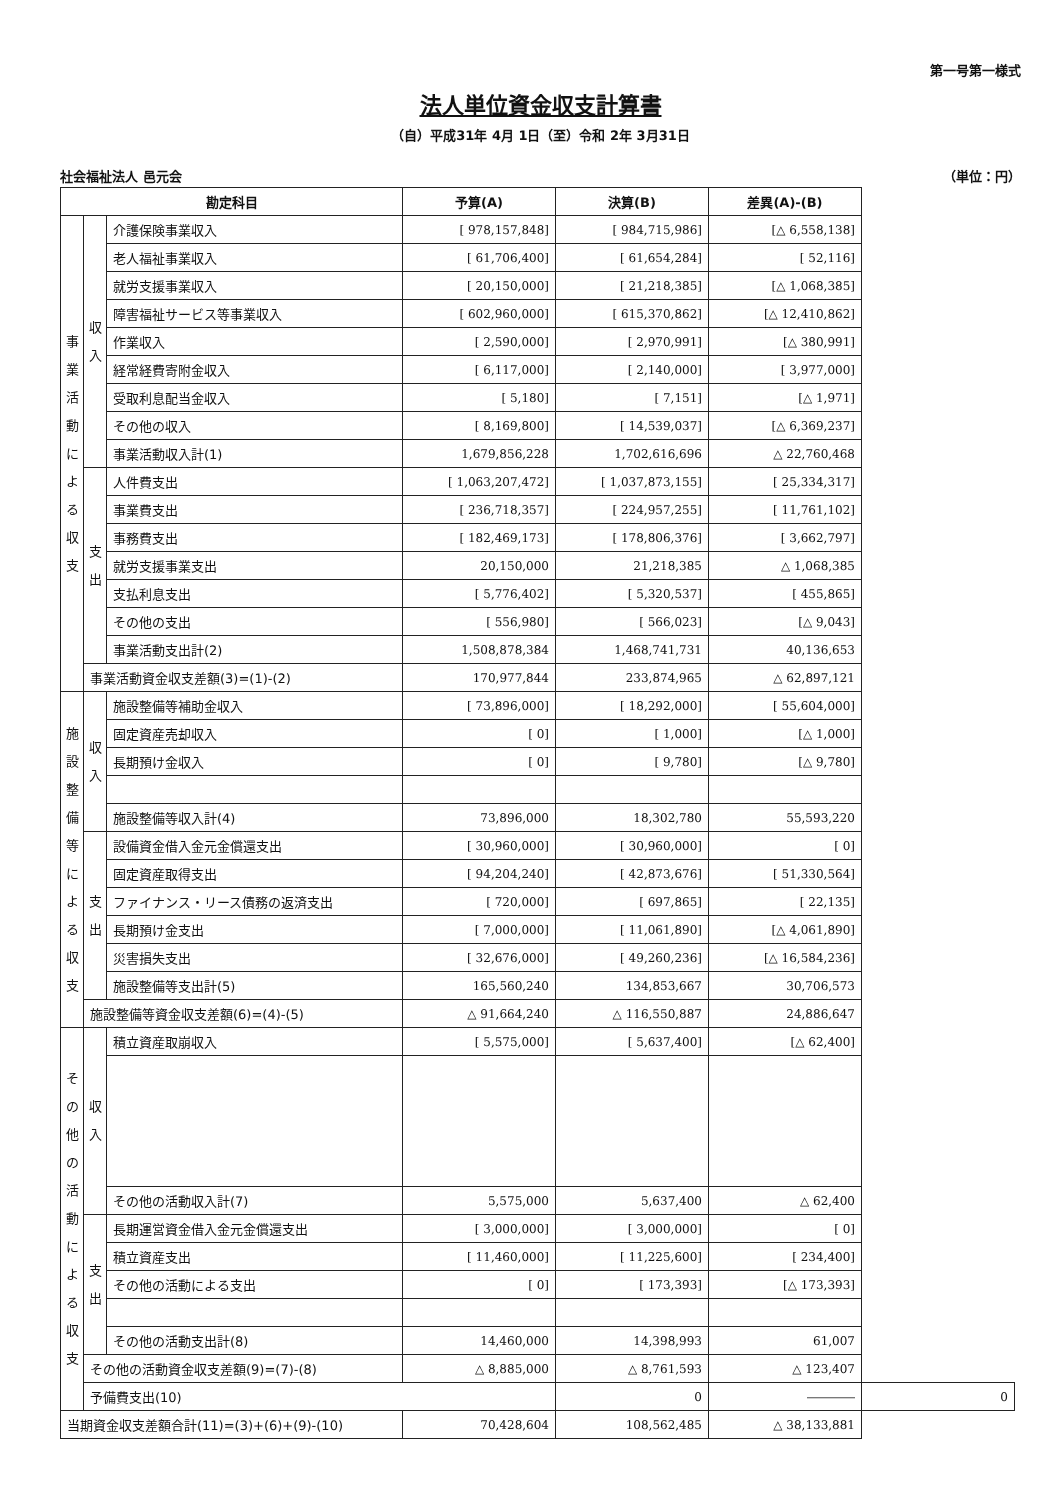第一号第一様式
法人単位資金収支計算書
（自）平成31年 4月 1日（至）令和 2年 3月31日
社会福祉法人 邑元会 （単位：円）
| 勘定科目 | | | 予算(A) | 決算(B) | 差異(A)-(B) | |
| --- | --- | --- | --- | --- | --- | --- |
| 事 業 活 動 に よ る 収 支 | 収 入 | 介護保険事業収入 | [ 978,157,848] | [ 984,715,986] | [△ 6,558,138] | |
| | | 老人福祉事業収入 | [ 61,706,400] | [ 61,654,284] | [ 52,116] | |
| | | 就労支援事業収入 | [ 20,150,000] | [ 21,218,385] | [△ 1,068,385] | |
| | | 障害福祉サービス等事業収入 | [ 602,960,000] | [ 615,370,862] | [△ 12,410,862] | |
| | | 作業収入 | [ 2,590,000] | [ 2,970,991] | [△ 380,991] | |
| | | 経常経費寄附金収入 | [ 6,117,000] | [ 2,140,000] | [ 3,977,000] | |
| | | 受取利息配当金収入 | [ 5,180] | [ 7,151] | [△ 1,971] | |
| | | その他の収入 | [ 8,169,800] | [ 14,539,037] | [△ 6,369,237] | |
| | | 事業活動収入計(1) | 1,679,856,228 | 1,702,616,696 | △ 22,760,468 | |
| | 支 出 | 人件費支出 | [ 1,063,207,472] | [ 1,037,873,155] | [ 25,334,317] | |
| | | 事業費支出 | [ 236,718,357] | [ 224,957,255] | [ 11,761,102] | |
| | | 事務費支出 | [ 182,469,173] | [ 178,806,376] | [ 3,662,797] | |
| | | 就労支援事業支出 | 20,150,000 | 21,218,385 | △ 1,068,385 | |
| | | 支払利息支出 | [ 5,776,402] | [ 5,320,537] | [ 455,865] | |
| | | その他の支出 | [ 556,980] | [ 566,023] | [△ 9,043] | |
| | | 事業活動支出計(2) | 1,508,878,384 | 1,468,741,731 | 40,136,653 | |
| | 事業活動資金収支差額(3)=(1)-(2) | | 170,977,844 | 233,874,965 | △ 62,897,121 | |
| 施 設 整 備 等 に よ る 収 支 | 収 入 | 施設整備等補助金収入 | [ 73,896,000] | [ 18,292,000] | [ 55,604,000] | |
| | | 固定資産売却収入 | [ 0] | [ 1,000] | [△ 1,000] | |
| | | 長期預け金収入 | [ 0] | [ 9,780] | [△ 9,780] | |
| | | 施設整備等収入計(4) | 73,896,000 | 18,302,780 | 55,593,220 | |
| | 支 出 | 設備資金借入金元金償還支出 | [ 30,960,000] | [ 30,960,000] | [ 0] | |
| | | 固定資産取得支出 | [ 94,204,240] | [ 42,873,676] | [ 51,330,564] | |
| | | ファイナンス・リース債務の返済支出 | [ 720,000] | [ 697,865] | [ 22,135] | |
| | | 長期預け金支出 | [ 7,000,000] | [ 11,061,890] | [△ 4,061,890] | |
| | | 災害損失支出 | [ 32,676,000] | [ 49,260,236] | [△ 16,584,236] | |
| | | 施設整備等支出計(5) | 165,560,240 | 134,853,667 | 30,706,573 | |
| | 施設整備等資金収支差額(6)=(4)-(5) | | △ 91,664,240 | △ 116,550,887 | 24,886,647 | |
| そ の 他 の 活 動 に よ る 収 支 | 収 入 | 積立資産取崩収入 | [ 5,575,000] | [ 5,637,400] | [△ 62,400] | |
| | | その他の活動収入計(7) | 5,575,000 | 5,637,400 | △ 62,400 | |
| | 支 出 | 長期運営資金借入金元金償還支出 | [ 3,000,000] | [ 3,000,000] | [ 0] | |
| | | 積立資産支出 | [ 11,460,000] | [ 11,225,600] | [ 234,400] | |
| | | その他の活動による支出 | [ 0] | [ 173,393] | [△ 173,393] | |
| | | その他の活動支出計(8) | 14,460,000 | 14,398,993 | 61,007 | |
| | その他の活動資金収支差額(9)=(7)-(8) | | △ 8,885,000 | △ 8,761,593 | △ 123,407 | |
| | 予備費支出(10) | | | 0 | ―――― | 0 |
| 当期資金収支差額合計(11)=(3)+(6)+(9)-(10) | | | 70,428,604 | 108,562,485 | △ 38,133,881 | |